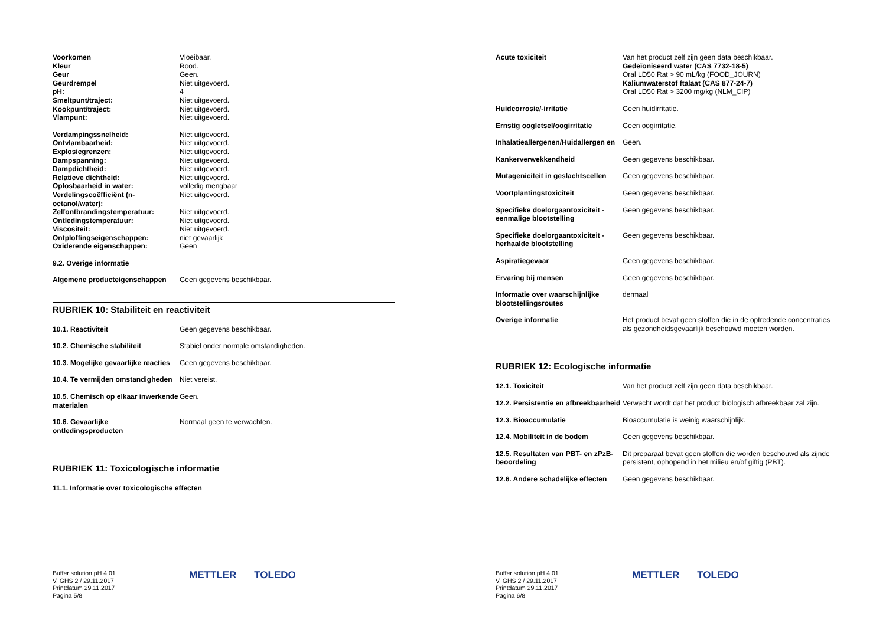| Voorkomen | Vloeibaar. |
| Kleur | Rood. |
| Geur | Geen. |
| Geurdrempel | Niet uitgevoerd. |
| pH: | 4 |
| Smeltpunt/traject: | Niet uitgevoerd. |
| Kookpunt/traject: | Niet uitgevoerd. |
| Vlampunt: | Niet uitgevoerd. |
| Verdampingssnelheid: | Niet uitgevoerd. |
| Ontvlambaarheid: | Niet uitgevoerd. |
| Explosiegrenzen: | Niet uitgevoerd. |
| Dampspanning: | Niet uitgevoerd. |
| Dampdichtheid: | Niet uitgevoerd. |
| Relatieve dichtheid: | Niet uitgevoerd. |
| Oplosbaarheid in water: | volledig mengbaar |
| Verdelingscoëfficiënt (n-octanol/water): | Niet uitgevoerd. |
| Zelfontbrandingstemperatuur: | Niet uitgevoerd. |
| Ontledingstemperatuur: | Niet uitgevoerd. |
| Viscositeit: | Niet uitgevoerd. |
| Ontploffingseigenschappen: | niet gevaarlijk |
| Oxiderende eigenschappen: | Geen |
9.2. Overige informatie
| Algemene producteigenschappen | Geen gegevens beschikbaar. |
RUBRIEK 10: Stabiliteit en reactiviteit
| 10.1. Reactiviteit | Geen gegevens beschikbaar. |
| 10.2. Chemische stabiliteit | Stabiel onder normale omstandigheden. |
| 10.3. Mogelijke gevaarlijke reacties | Geen gegevens beschikbaar. |
| 10.4. Te vermijden omstandigheden | Niet vereist. |
| 10.5. Chemisch op elkaar inwerkende materialen | Geen. |
| 10.6. Gevaarlijke ontledingsproducten | Normaal geen te verwachten. |
RUBRIEK 11: Toxicologische informatie
11.1. Informatie over toxicologische effecten
Buffer solution pH 4.01
V. GHS 2 / 29.11.2017
Printdatum 29.11.2017
Pagina 5/8
METTLER TOLEDO
| Acute toxiciteit | Van het product zelf zijn geen data beschikbaar. Gedeïoniseerd water (CAS 7732-18-5) Oral LD50 Rat > 90 mL/kg (FOOD_JOURN) Kaliumwaterstof ftalaat (CAS 877-24-7) Oral LD50 Rat > 3200 mg/kg (NLM_CIP) |
| Huidcorrosie/-irritatie | Geen huidirritatie. |
| Ernstig oogletsel/oogirritatie | Geen oogirritatie. |
| Inhalatieallergenen/Huidallergen en | Geen. |
| Kankerverwekkendheid | Geen gegevens beschikbaar. |
| Mutageniciteit in geslachtscellen | Geen gegevens beschikbaar. |
| Voortplantingstoxiciteit | Geen gegevens beschikbaar. |
| Specifieke doelorgaantoxiciteit - eenmalige blootstelling | Geen gegevens beschikbaar. |
| Specifieke doelorgaantoxiciteit - herhaalde blootstelling | Geen gegevens beschikbaar. |
| Aspiratiegevaar | Geen gegevens beschikbaar. |
| Ervaring bij mensen | Geen gegevens beschikbaar. |
| Informatie over waarschijnlijke blootstellingsroutes | dermaal |
| Overige informatie | Het product bevat geen stoffen die in de optredende concentraties als gezondheidsgevaarlijk beschouwd moeten worden. |
RUBRIEK 12: Ecologische informatie
| 12.1. Toxiciteit | Van het product zelf zijn geen data beschikbaar. |
| 12.2. Persistentie en afbreekbaarheid | Verwacht wordt dat het product biologisch afbreekbaar zal zijn. |
| 12.3. Bioaccumulatie | Bioaccumulatie is weinig waarschijnlijk. |
| 12.4. Mobiliteit in de bodem | Geen gegevens beschikbaar. |
| 12.5. Resultaten van PBT- en zPzB-beoordeling | Dit preparaat bevat geen stoffen die worden beschouwd als zijnde persistent, ophopend in het milieu en/of giftig (PBT). |
| 12.6. Andere schadelijke effecten | Geen gegevens beschikbaar. |
Buffer solution pH 4.01
V. GHS 2 / 29.11.2017
Printdatum 29.11.2017
Pagina 6/8
METTLER TOLEDO